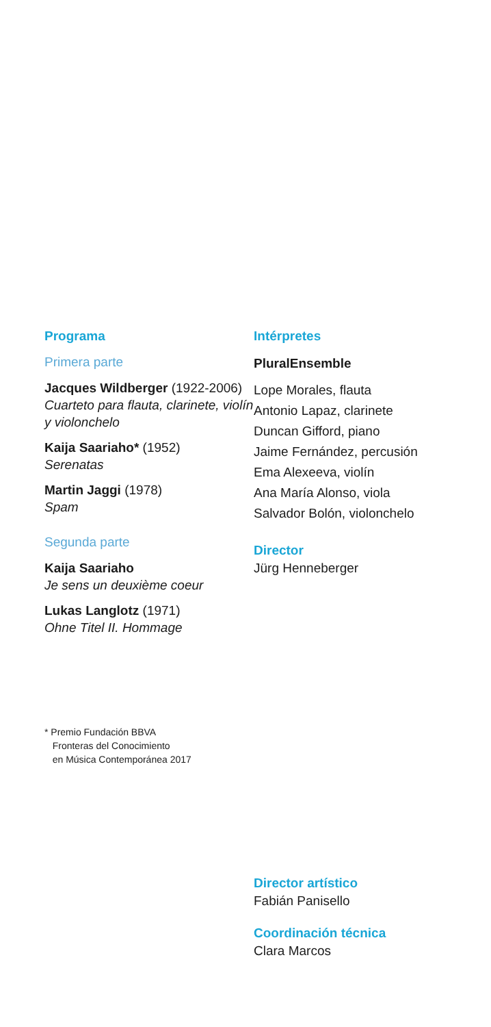Programa
Primera parte
Jacques Wildberger (1922-2006)
Cuarteto para flauta, clarinete, violín y violonchelo
Kaija Saariaho* (1952)
Serenatas
Martin Jaggi (1978)
Spam
Segunda parte
Kaija Saariaho
Je sens un deuxième coeur
Lukas Langlotz (1971)
Ohne Titel II. Hommage
* Premio Fundación BBVA
Fronteras del Conocimiento
en Música Contemporánea 2017
Intérpretes
PluralEnsemble
Lope Morales, flauta
Antonio Lapaz, clarinete
Duncan Gifford, piano
Jaime Fernández, percusión
Ema Alexeeva, violín
Ana María Alonso, viola
Salvador Bolón, violonchelo
Director
Jürg Henneberger
Director artístico
Fabián Panisello
Coordinación técnica
Clara Marcos